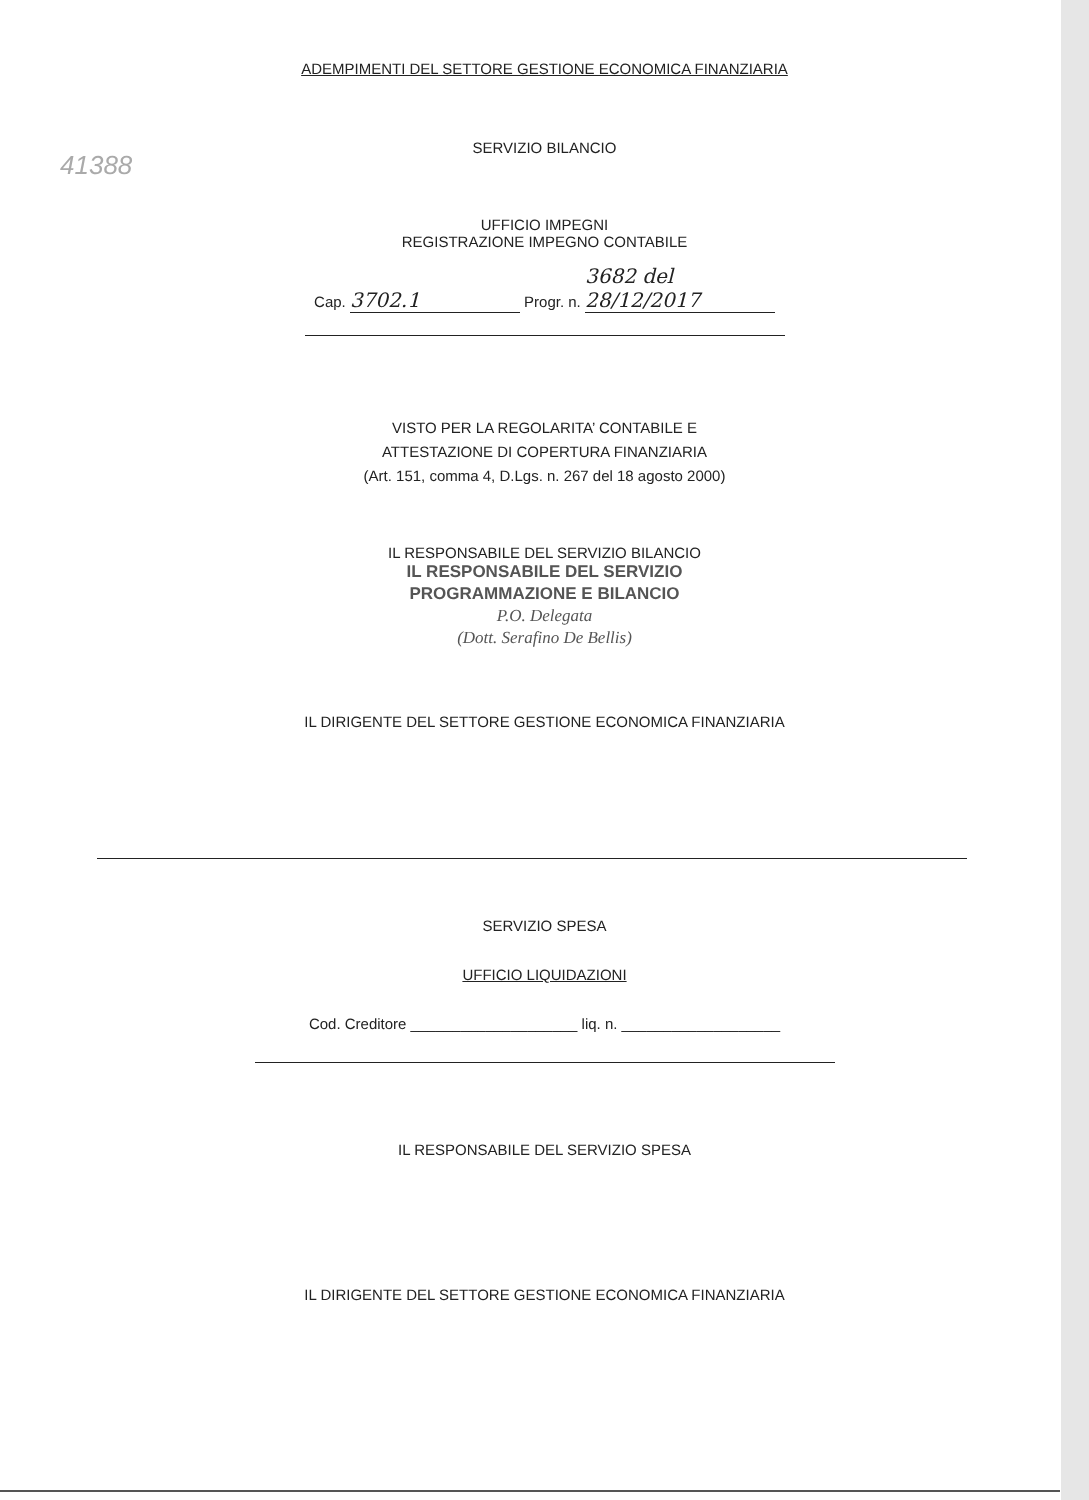41388
ADEMPIMENTI DEL SETTORE GESTIONE ECONOMICA FINANZIARIA
SERVIZIO BILANCIO
UFFICIO IMPEGNI
REGISTRAZIONE IMPEGNO CONTABILE
Cap. 3702.1 Progr. n. 3682 del 28/12/2017
VISTO PER LA REGOLARITA’ CONTABILE E
ATTESTAZIONE DI COPERTURA FINANZIARIA
(Art. 151, comma 4, D.Lgs. n. 267 del 18 agosto 2000)
IL RESPONSABILE DEL SERVIZIO BILANCIO
IL RESPONSABILE DEL SERVIZIO
PROGRAMMAZIONE E BILANCIO
P.O. Delegata
(Dott. Serafino De Bellis)
IL DIRIGENTE DEL SETTORE GESTIONE ECONOMICA FINANZIARIA
SERVIZIO SPESA
UFFICIO LIQUIDAZIONI
Cod. Creditore ____________________ liq. n. ___________________
IL RESPONSABILE DEL SERVIZIO SPESA
IL DIRIGENTE DEL SETTORE GESTIONE ECONOMICA FINANZIARIA